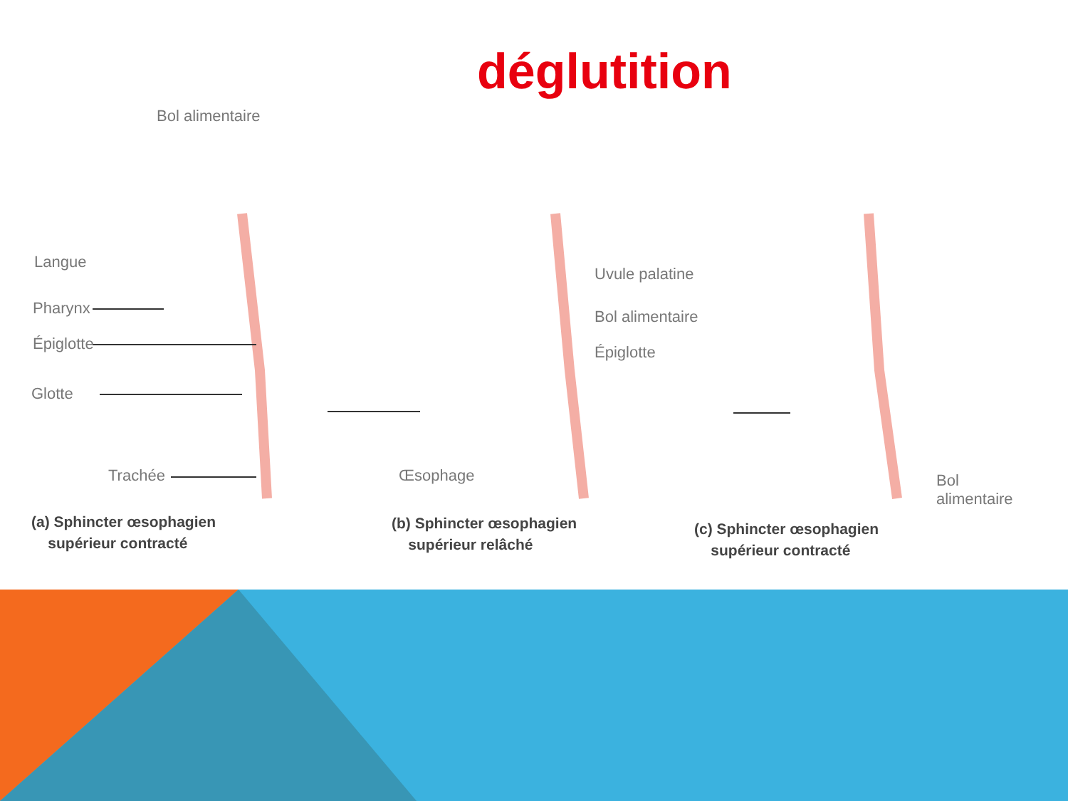déglutition
Bol alimentaire
Langue
Pharynx
Épiglotte
Glotte
Trachée Œsophage
Uvule palatine
Bol alimentaire
Épiglotte
Bol
alimentaire
(a) Sphincter œsophagien
supérieur contracté
(b) Sphincter œsophagien
supérieur relâché
(c) Sphincter œsophagien
supérieur contracté